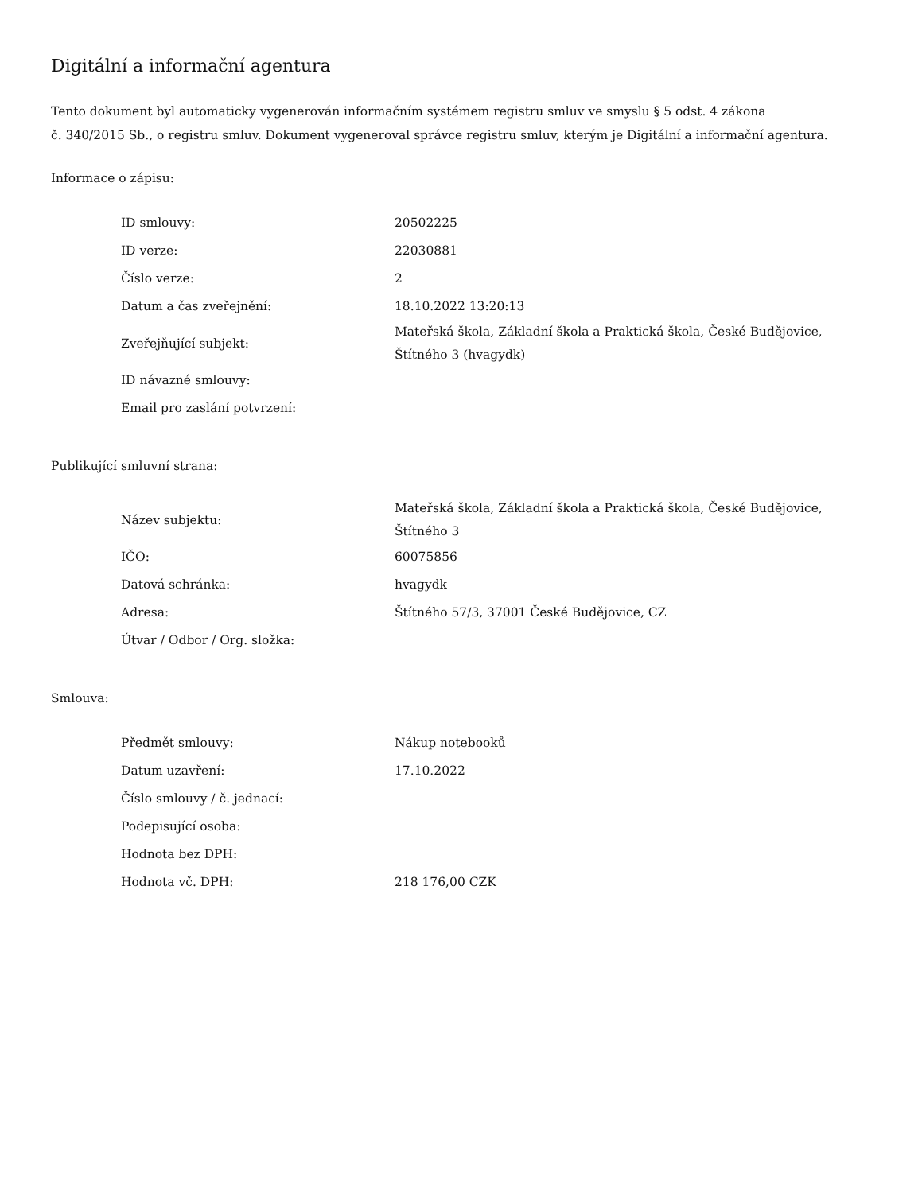Digitální a informační agentura
Tento dokument byl automaticky vygenerován informačním systémem registru smluv ve smyslu § 5 odst. 4 zákona
č. 340/2015 Sb., o registru smluv. Dokument vygeneroval správce registru smluv, kterým je Digitální a informační agentura.
Informace o zápisu:
| ID smlouvy: | 20502225 |
| ID verze: | 22030881 |
| Číslo verze: | 2 |
| Datum a čas zveřejnění: | 18.10.2022 13:20:13 |
| Zveřejňující subjekt: | Mateřská škola, Základní škola a Praktická škola, České Budějovice, Štítného 3 (hvagydk) |
| ID návazné smlouvy: | |
| Email pro zaslání potvrzení: | |
Publikující smluvní strana:
| Název subjektu: | Mateřská škola, Základní škola a Praktická škola, České Budějovice, Štítného 3 |
| IČO: | 60075856 |
| Datová schránka: | hvagydk |
| Adresa: | Štítného 57/3, 37001 České Budějovice, CZ |
| Útvar / Odbor / Org. složka: | |
Smlouva:
| Předmět smlouvy: | Nákup notebooků |
| Datum uzavření: | 17.10.2022 |
| Číslo smlouvy / č. jednací: | |
| Podepisující osoba: | |
| Hodnota bez DPH: | |
| Hodnota vč. DPH: | 218 176,00 CZK |